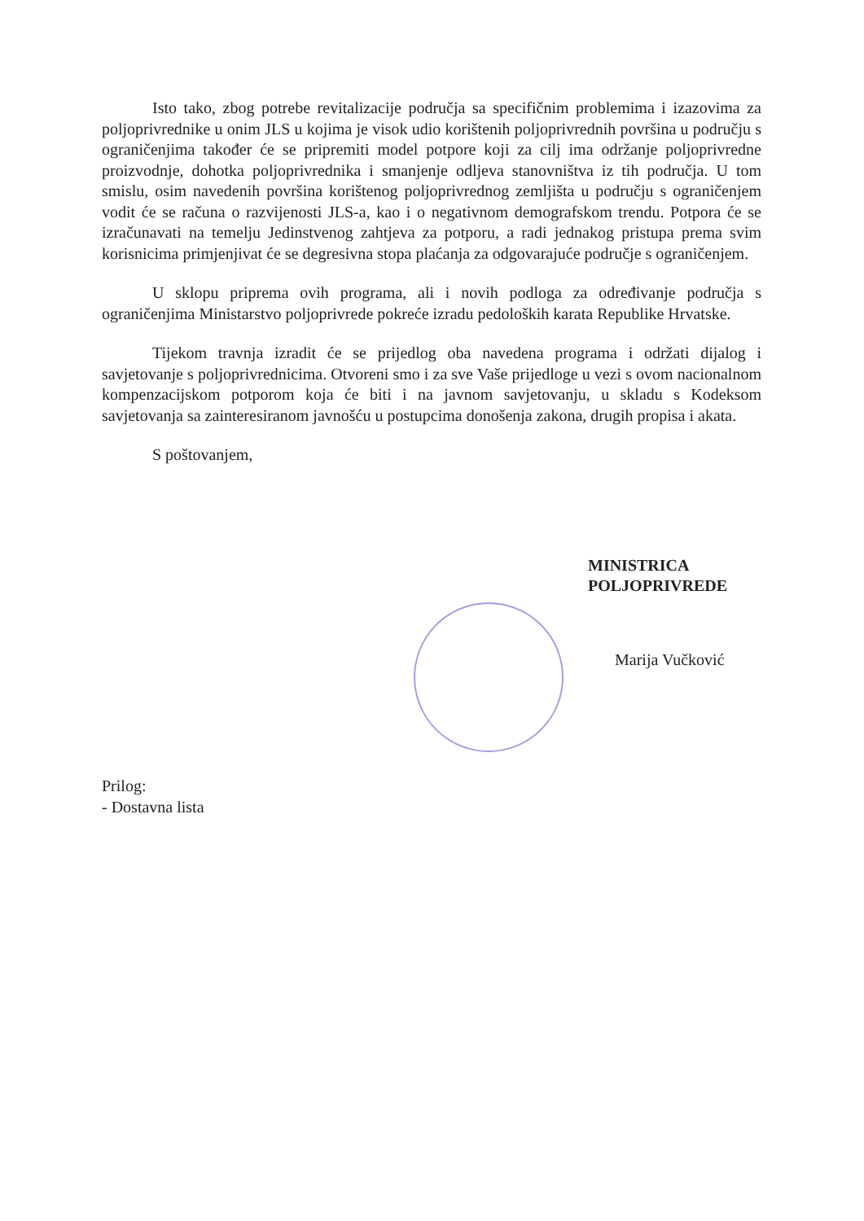Isto tako, zbog potrebe revitalizacije područja sa specifičnim problemima i izazovima za poljoprivrednike u onim JLS u kojima je visok udio korištenih poljoprivrednih površina u području s ograničenjima također će se pripremiti model potpore koji za cilj ima održanje poljoprivredne proizvodnje, dohotka poljoprivrednika i smanjenje odljeva stanovništva iz tih područja. U tom smislu, osim navedenih površina korištenog poljoprivrednog zemljišta u području s ograničenjem vodit će se računa o razvijenosti JLS-a, kao i o negativnom demografskom trendu. Potpora će se izračunavati na temelju Jedinstvenog zahtjeva za potporu, a radi jednakog pristupa prema svim korisnicima primjenjivat će se degresivna stopa plaćanja za odgovarajuće područje s ograničenjem.
U sklopu priprema ovih programa, ali i novih podloga za određivanje područja s ograničenjima Ministarstvo poljoprivrede pokreće izradu pedoloških karata Republike Hrvatske.
Tijekom travnja izradit će se prijedlog oba navedena programa i održati dijalog i savjetovanje s poljoprivrednicima. Otvoreni smo i za sve Vaše prijedloge u vezi s ovom nacionalnom kompenzacijskom potporom koja će biti i na javnom savjetovanju, u skladu s Kodeksom savjetovanja sa zainteresiranom javnošću u postupcima donošenja zakona, drugih propisa i akata.
S poštovanjem,
MINISTRICA POLJOPRIVREDE
Marija Vučković
Prilog:
- Dostavna lista